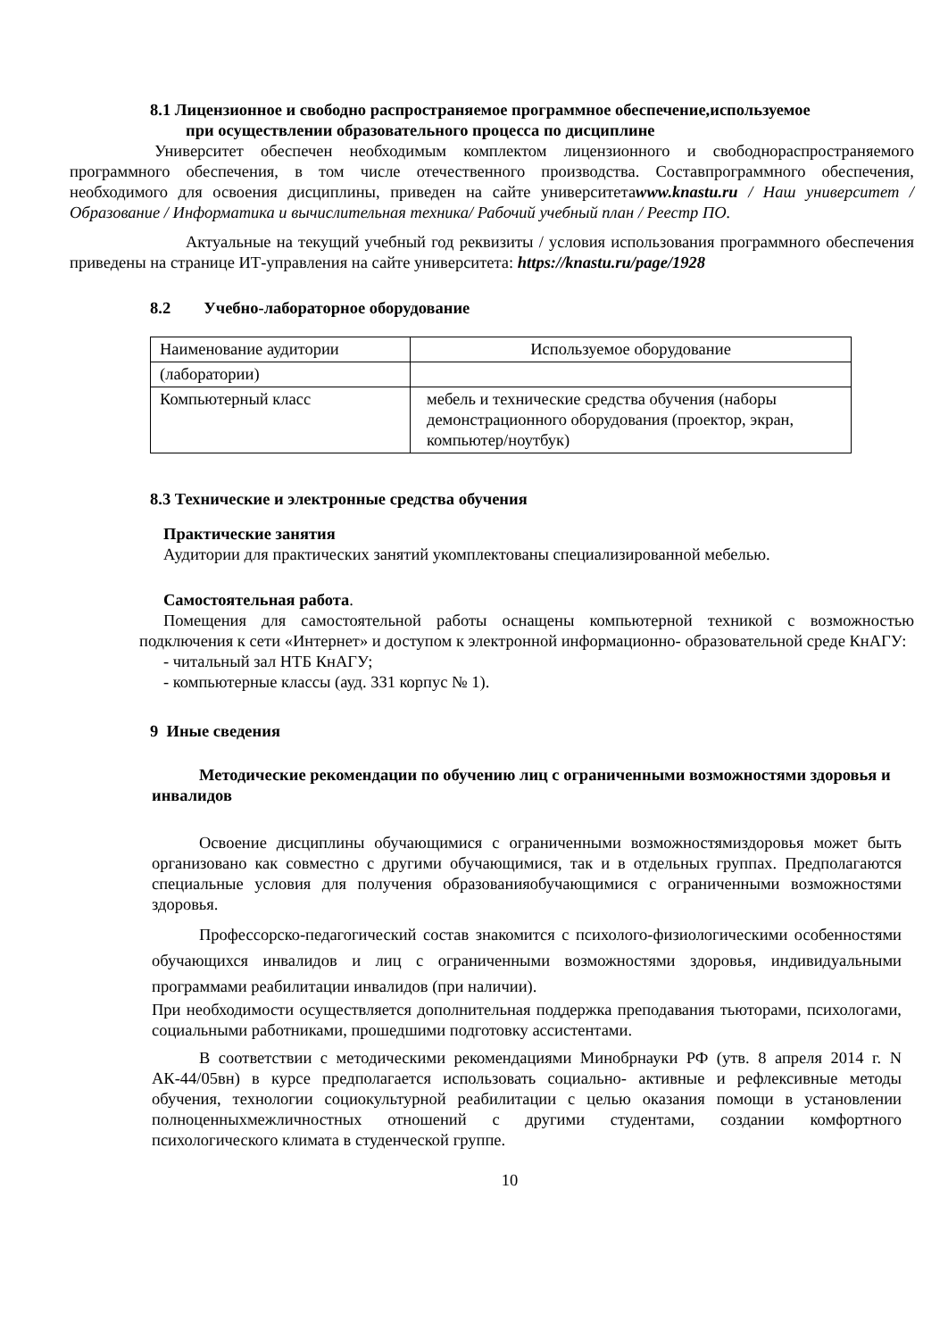8.1 Лицензионное и свободно распространяемое программное обеспечение,используемое при осуществлении образовательного процесса по дисциплине
Университет обеспечен необходимым комплектом лицензионного и свободнораспространяемого программного обеспечения, в том числе отечественного производства. Составпрограммного обеспечения, необходимого для освоения дисциплины, приведен на сайте университетаwww.knastu.ru / Наш университет / Образование / Информатика и вычислительная техника/ Рабочий учебный план / Реестр ПО.
Актуальные на текущий учебный год реквизиты / условия использования программного обеспечения приведены на странице ИТ-управления на сайте университета: https://knastu.ru/page/1928
8.2 Учебно-лабораторное оборудование
| Наименование аудитории | Используемое оборудование |
| (лаборатории) | |
| Компьютерный класс | мебель и технические средства обучения (наборы демонстрационного оборудования (проектор, экран, компьютер/ноутбук) |
8.3 Технические и электронные средства обучения
Практические занятия
Аудитории для практических занятий укомплектованы специализированной мебелью.
Самостоятельная работа.
Помещения для самостоятельной работы оснащены компьютерной техникой с возможностью подключения к сети «Интернет» и доступом к электронной информационно- образовательной среде КнАГУ:
- читальный зал НТБ КнАГУ;
- компьютерные классы (ауд. 331 корпус № 1).
9 Иные сведения
Методические рекомендации по обучению лиц с ограниченными возможностями здоровья и инвалидов
Освоение дисциплины обучающимися с ограниченными возможностямиздоровья может быть организовано как совместно с другими обучающимися, так и в отдельных группах. Предполагаются специальные условия для получения образованияобучающимися с ограниченными возможностями здоровья.
Профессорско-педагогический состав знакомится с психолого-физиологическими особенностями обучающихся инвалидов и лиц с ограниченными возможностями здоровья, индивидуальными программами реабилитации инвалидов (при наличии).
При необходимости осуществляется дополнительная поддержка преподавания тьюторами, психологами, социальными работниками, прошедшими подготовку ассистентами.
В соответствии с методическими рекомендациями Минобрнауки РФ (утв. 8 апреля 2014 г. N АК-44/05вн) в курсе предполагается использовать социально- активные и рефлексивные методы обучения, технологии социокультурной реабилитации с целью оказания помощи в установлении полноценныхмежличностных отношений с другими студентами, создании комфортного психологического климата в студенческой группе.
10